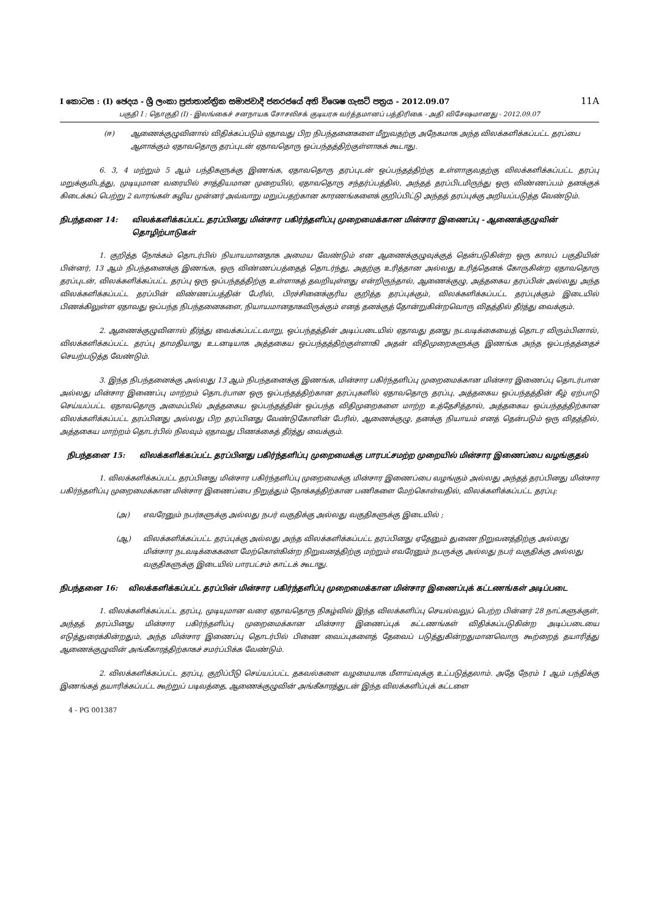I කොටස : (I) ඡෙදය - ශ්‍රී ලංකා ප්‍රජාතාන්ත්‍රික සමාජවාදී ජනරජයේ අති විශෙෂ ගැසට් පත්‍රය - 2012.09.07 11A
பகுதி I : தொகுதி (I) - இலங்கைச் சனநாயக சோசலிசக் குடியரசு வர்த்தமானப் பத்திரிகை - அதி விசேஷமானது - 2012.09.07
(ஈ) ஆணைக்குழுவினால் விதிக்கப்படும் ஏதாவது பிற நிபந்தனைகளை மீறுவதற்கு அநேகமாக அந்த விலக்களிக்கப்பட்ட தரப்பை ஆளாக்கும் ஏதாவதொரு தரப்புடன் ஏதாவதொரு ஒப்பந்தத்திற்குள்ளாகக் கூடாது.
6. 3, 4 மற்றும் 5 ஆம் பந்திகளுக்கு இணங்க, ஏதாவதொரு தரப்புடன் ஒப்பந்தத்திற்கு உள்ளாகுவதற்கு விலக்களிக்கப்பட்ட தரப்பு மறுக்குமிடத்து, முடியுமான வரையில் சாத்தியமான முறையில், ஏதாவதொரு சந்தர்ப்பத்தில், அந்தத் தரப்பிடமிருந்து ஒரு விண்ணப்பம் தனக்குக் கிடைக்கப் பெற்று 2 வாரங்கள் கழிய முன்னர் அவ்வாறு மறுப்பதற்கான காரணங்களைக் குறிப்பிட்டு அந்தத் தரப்புக்கு அறியப்படுத்த வேண்டும்.
நிபந்தனை 14: விலக்களிக்கப்பட்ட தரப்பினது மின்சார பகிர்ந்தளிப்பு முறைமைக்கான மின்சார இணைப்பு - ஆணைக்குழுவின் தொழிற்பாடுகள்
1. குறித்த நோக்கம் தொடர்பில் நியாயமானதாக அமைய வேண்டும் என ஆணைக்குழுவுக்குத் தென்படுகின்ற ஒரு காலப் பகுதியின் பின்னர், 13 ஆம் நிபந்தனைக்கு இணங்க, ஒரு விண்ணப்பத்தைத் தொடர்ந்து, அதற்கு உரித்தான அல்லது உரித்தெனக் கோருகின்ற ஏதாவதொரு தரப்புடன், விலக்களிக்கப்பட்ட தரப்பு ஒரு ஒப்பந்தத்திற்கு உள்ளாகத் தவறியுள்ளது என்றிருந்தால், ஆணைக்குழு, அத்தகைய தரப்பின் அல்லது அந்த விலக்களிக்கப்பட்ட தரப்பின் விண்ணப்பத்தின் பேரில், பிரச்சினைக்குரிய குறித்த தரப்புக்கும், விலக்களிக்கப்பட்ட தரப்புக்கும் இடையில் பிணக்கிலுள்ள ஏதாவது ஒப்பந்த நிபந்தனைகளை, நியாயமானதாகவிருக்கும் எனத் தனக்குத் தோன்றுகின்றவொரு விதத்தில் தீர்த்து வைக்கும்.
2. ஆணைக்குழுவினால் தீர்த்து வைக்கப்பட்டவாறு, ஒப்பந்தத்தின் அடிப்படையில் ஏதாவது தனது நடவடிக்கையைத் தொடர விரும்பினால், விலக்களிக்கப்பட்ட தரப்பு தாமதியாது உடனடியாக அத்தகைய ஒப்பந்தத்திற்குள்ளாகி அதன் விதிமுறைகளுக்கு இணங்க அந்த ஒப்பந்தத்தைச் செயற்படுத்த வேண்டும்.
3. இந்த நிபந்தனைக்கு அல்லது 13 ஆம் நிபந்தனைக்கு இணங்க, மின்சார பகிர்ந்தளிப்பு முறைமைக்கான மின்சார இணைப்பு தொடர்பான அல்லது மின்சார இணைப்பு மாற்றம் தொடர்பான ஒரு ஒப்பந்தத்திற்கான தரப்புகளில் ஏதாவதொரு தரப்பு, அத்தகைய ஒப்பந்தத்தின் கீழ் ஏற்பாடு செய்யப்பட்ட ஏதாவதொரு அமைப்பில் அத்தகைய ஒப்பந்தத்தின் ஒப்பந்த விதிமுறைகளை மாற்ற உத்தேசித்தால், அத்தகைய ஒப்பந்தத்திற்கான விலக்களிக்கப்பட்ட தரப்பினது அல்லது பிற தரப்பினது வேண்டுகோளின் பேரில், ஆணைக்குழு, தனக்கு நியாயம் எனத் தென்படும் ஒரு விதத்தில், அத்தகைய மாற்றம் தொடர்பில் நிலவும் ஏதாவது பிணக்கைத் தீர்த்து வைக்கும்.
நிபந்தனை 15: விலக்களிக்கப்பட்ட தரப்பினது பகிர்ந்தளிப்பு முறைமைக்கு பாரபட்சமற்ற முறையில் மின்சார இணைப்பை வழங்குதல்
1. விலக்களிக்கப்பட்ட தரப்பினது மின்சார பகிர்ந்தளிப்பு முறைமைக்கு மின்சார இணைப்பை வழங்கும் அல்லது அந்தத் தரப்பினது மின்சார பகிர்ந்தளிப்பு முறைமைக்கான மின்சார இணைப்பை நிறுத்தும் நோக்கத்திற்கான பணிகளை மேற்கொள்வதில், விலக்களிக்கப்பட்ட தரப்பு:
(அ) எவரேனும் நபர்களுக்கு அல்லது நபர் வகுதிக்கு அல்லது வகுதிகளுக்கு இடையில் ;
(ஆ) விலக்களிக்கப்பட்ட தரப்புக்கு அல்லது அந்த விலக்களிக்கப்பட்ட தரப்பினது ஏதேனும் துணை நிறுவனத்திற்கு அல்லது மின்சார நடவடிக்கைகளை மேற்கொள்கின்ற நிறுவனத்திற்கு மற்றும் எவரேனும் நபருக்கு அல்லது நபர் வகுதிக்கு அல்லது வகுதிகளுக்கு இடையில் பாரபட்சம் காட்டக் கூடாது.
நிபந்தனை 16: விலக்களிக்கப்பட்ட தரப்பின் மின்சார பகிர்ந்தளிப்பு முறைமைக்கான மின்சார இணைப்புக் கட்டணங்கள் அடிப்படை
1. விலக்களிக்கப்பட்ட தரப்பு, முடியுமான வரை ஏதாவதொரு நிகழ்வில் இந்த விலக்களிப்பு செயல்வலுப் பெற்ற பின்னர் 28 நாட்களுக்குள், அந்தத் தரப்பினது மின்சார பகிர்ந்தளிப்பு முறைமைக்கான மின்சார இணைப்புக் கட்டணங்கள் விதிக்கப்படுகின்ற அடிப்படையை எடுத்துரைக்கின்றதும், அந்த மின்சார இணைப்பு தொடர்பில் பிணை வைப்புகளைத் தேவைப் படுத்துகின்றதுமானவொரு கூற்றைத் தயாரித்து ஆணைக்குழுவின் அங்கீகாரத்திற்காகச் சமர்ப்பிக்க வேண்டும்.
2. விலக்களிக்கப்பட்ட தரப்பு, குறிப்பீடு செய்யப்பட்ட தகவல்களை வழமையாக மீளாய்வுக்கு உட்படுத்தலாம். அதே நேரம் 1 ஆம் பந்திக்கு இணங்கத் தயாரிக்கப்பட்ட கூற்றுப் படிவத்தை, ஆணைக்குழுவின் அங்கீகாரத்துடன் இந்த விலக்களிப்புக் கட்டளை
4 - PG 001387